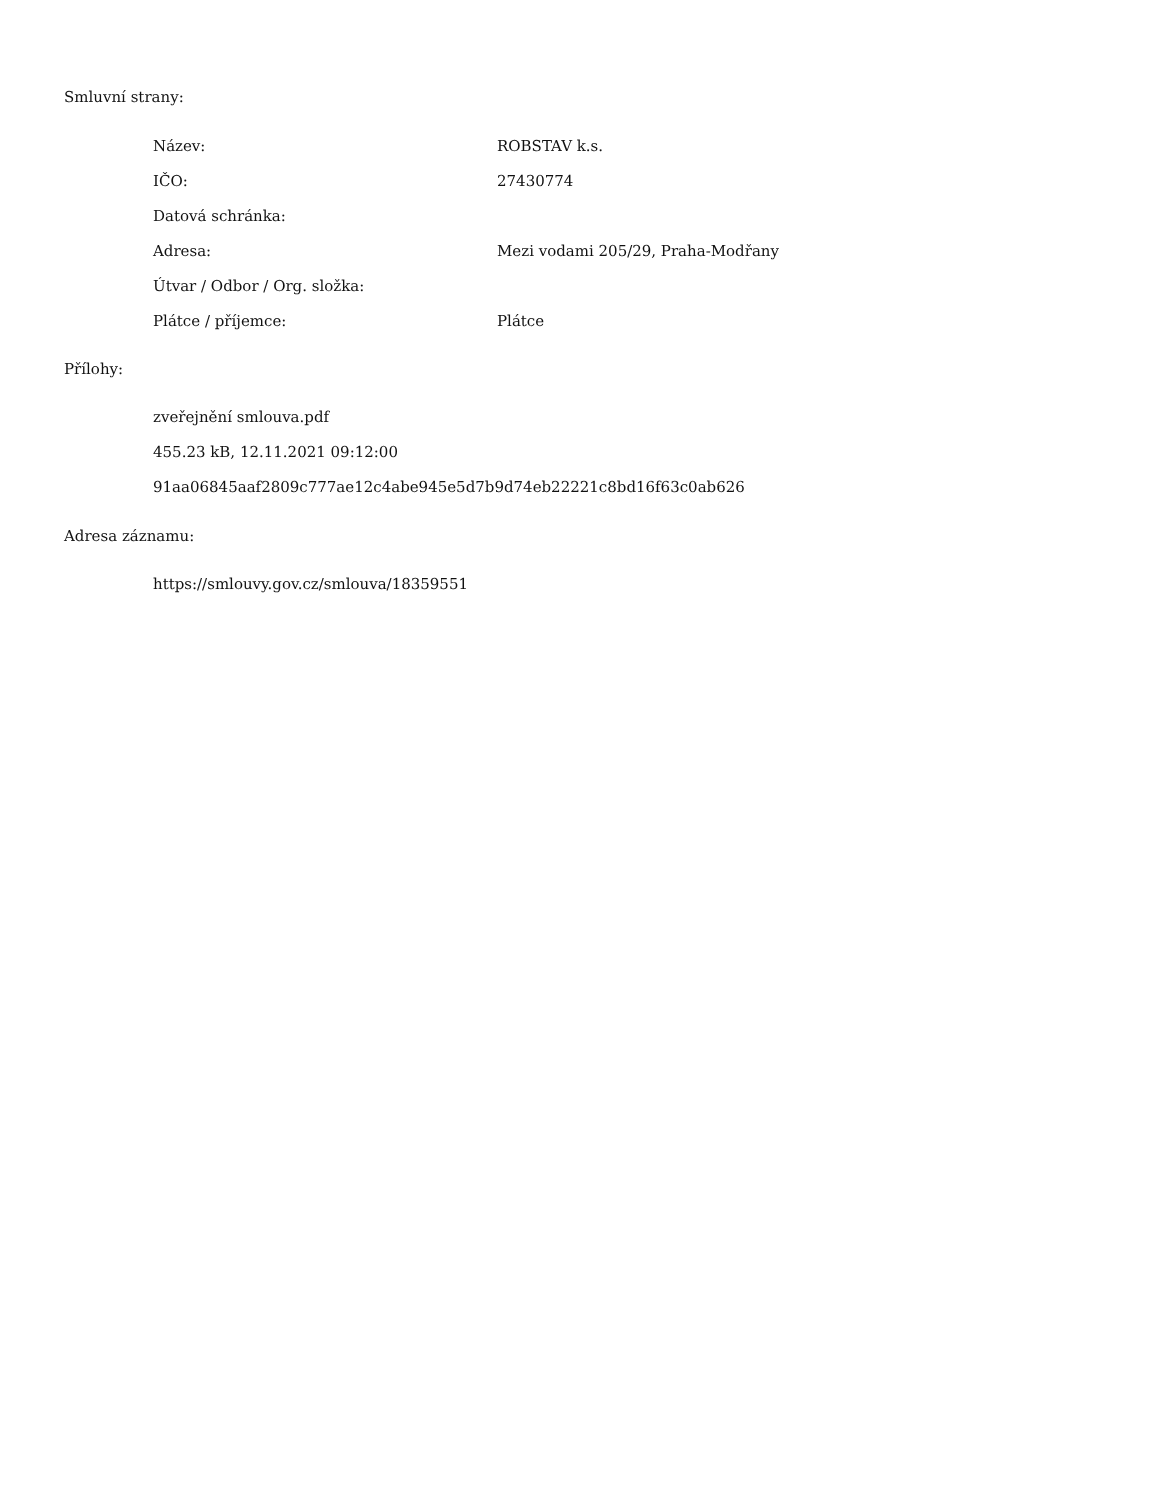Smluvní strany:
| Název: | ROBSTAV k.s. |
| IČO: | 27430774 |
| Datová schránka: | |
| Adresa: | Mezi vodami 205/29, Praha-Modřany |
| Útvar / Odbor / Org. složka: | |
| Plátce / příjemce: | Plátce |
Přílohy:
zveřejnění smlouva.pdf
455.23 kB, 12.11.2021 09:12:00
91aa06845aaf2809c777ae12c4abe945e5d7b9d74eb22221c8bd16f63c0ab626
Adresa záznamu:
https://smlouvy.gov.cz/smlouva/18359551